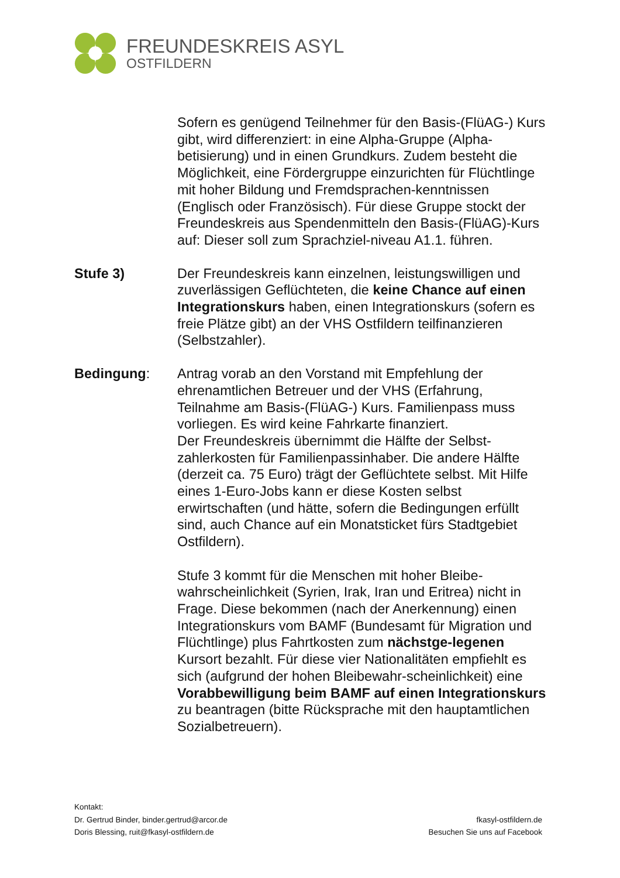FREUNDESKREIS ASYL
OSTFILDERN
Sofern es genügend Teilnehmer für den Basis-(FlüAG-) Kurs gibt, wird differenziert: in eine Alpha-Gruppe (Alpha-betisierung) und in einen Grundkurs. Zudem besteht die Möglichkeit, eine Fördergruppe einzurichten für Flüchtlinge mit hoher Bildung und Fremdsprachen-kenntnissen (Englisch oder Französisch). Für diese Gruppe stockt der Freundeskreis aus Spendenmitteln den Basis-(FlüAG)-Kurs auf: Dieser soll zum Sprachziel-niveau A1.1. führen.
Stufe 3) Der Freundeskreis kann einzelnen, leistungswilligen und zuverlässigen Geflüchteten, die keine Chance auf einen Integrationskurs haben, einen Integrationskurs (sofern es freie Plätze gibt) an der VHS Ostfildern teilfinanzieren (Selbstzahler).
Bedingung: Antrag vorab an den Vorstand mit Empfehlung der ehrenamtlichen Betreuer und der VHS (Erfahrung, Teilnahme am Basis-(FlüAG-) Kurs. Familienpass muss vorliegen. Es wird keine Fahrkarte finanziert.
Der Freundeskreis übernimmt die Hälfte der Selbst-zahlerkosten für Familienpassinhaber. Die andere Hälfte (derzeit ca. 75 Euro) trägt der Geflüchtete selbst. Mit Hilfe eines 1-Euro-Jobs kann er diese Kosten selbst erwirtschaften (und hätte, sofern die Bedingungen erfüllt sind, auch Chance auf ein Monatsticket fürs Stadtgebiet Ostfildern).
Stufe 3 kommt für die Menschen mit hoher Bleibe-wahrscheinlichkeit (Syrien, Irak, Iran und Eritrea) nicht in Frage. Diese bekommen (nach der Anerkennung) einen Integrationskurs vom BAMF (Bundesamt für Migration und Flüchtlinge) plus Fahrtkosten zum nächstge-legenen Kursort bezahlt. Für diese vier Nationalitäten empfiehlt es sich (aufgrund der hohen Bleibewahr-scheinlichkeit) eine Vorabbewilligung beim BAMF auf einen Integrationskurs zu beantragen (bitte Rücksprache mit den hauptamtlichen Sozialbetreuern).
Kontakt:
Dr. Gertrud Binder, binder.gertrud@arcor.de
Doris Blessing, ruit@fkasyl-ostfildern.de
fkasyl-ostfildern.de
Besuchen Sie uns auf Facebook